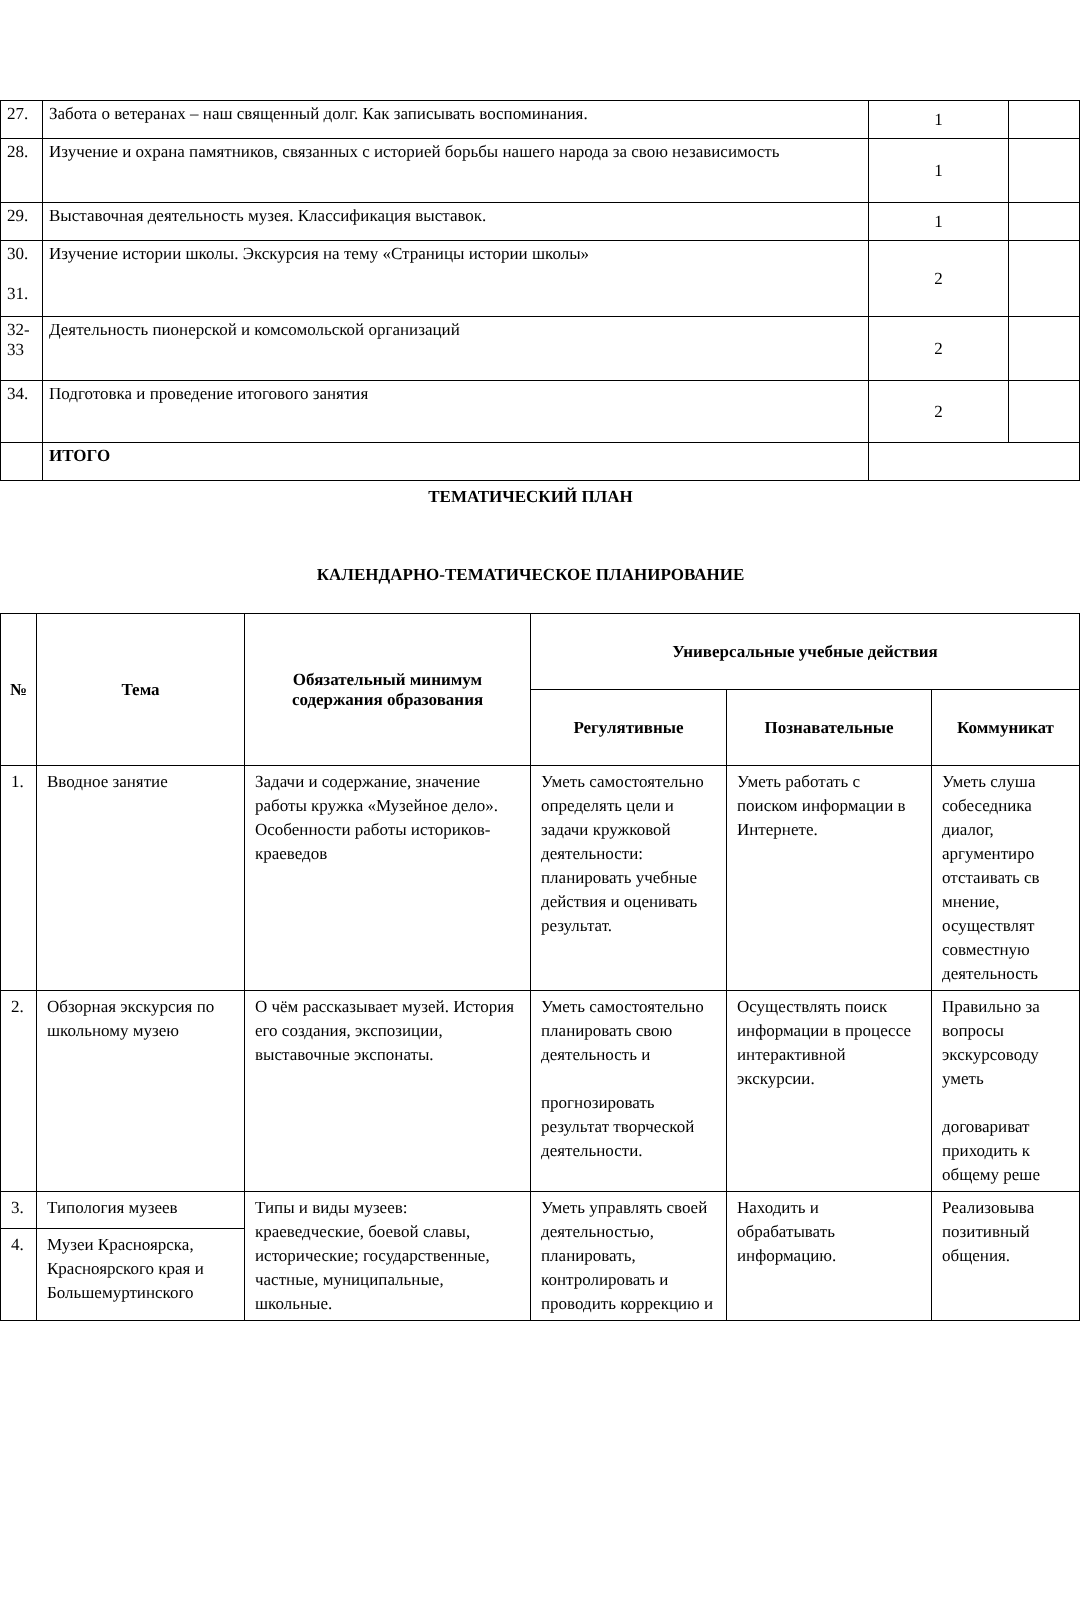| 27. | Забота о ветеранах – наш священный долг. Как записывать воспоминания. | 1 | |
| 28. | Изучение и охрана памятников, связанных с историей борьбы нашего народа за свою независимость | 1 | |
| 29. | Выставочная деятельность музея. Классификация выставок. | 1 | |
| 30. 31. | Изучение истории школы. Экскурсия на тему «Страницы истории школы» | 2 | |
| 32- 33 | Деятельность пионерской и комсомольской организаций | 2 | |
| 34. | Подготовка и проведение итогового занятия | 2 | |
| | ИТОГО | | |
ТЕМАТИЧЕСКИЙ ПЛАН
КАЛЕНДАРНО-ТЕМАТИЧЕСКОЕ ПЛАНИРОВАНИЕ
| № | Тема | Обязательный минимум содержания образования | Универсальные учебные действия | | |
| --- | --- | --- | --- | --- | --- |
| | | | Регулятивные | Познавательные | Коммуникат |
| 1. | Вводное занятие | Задачи и содержание, значение работы кружка «Музейное дело». Особенности работы историков-краеведов | Уметь самостоятельно определять цели и задачи кружковой деятельности: планировать учебные действия и оценивать результат. | Уметь работать с поиском информации в Интернете. | Уметь слуша собеседника диалог, аргументиро отстаивать св мнение, осуществлят совместную деятельность |
| 2. | Обзорная экскурсия по школьному музею | О чём рассказывает музей. История его создания, экспозиции, выставочные экспонаты. | Уметь самостоятельно планировать свою деятельность и прогнозировать результат творческой деятельности. | Осуществлять поиск информации в процессе интерактивной экскурсии. | Правильно за вопросы экскурсоводу уметь договариват приходить к общему реше |
| 3. | Типология музеев | Типы и виды музеев: краеведческие, боевой славы, исторические; государственные, частные, муниципальные, школьные. | Уметь управлять своей деятельностью, планировать, контролировать и проводить коррекцию и | Находить и обрабатывать информацию. | Реализовыва позитивный общения. |
| 4. | Музеи Красноярска, Красноярского края и Большемуртинского | | | | |